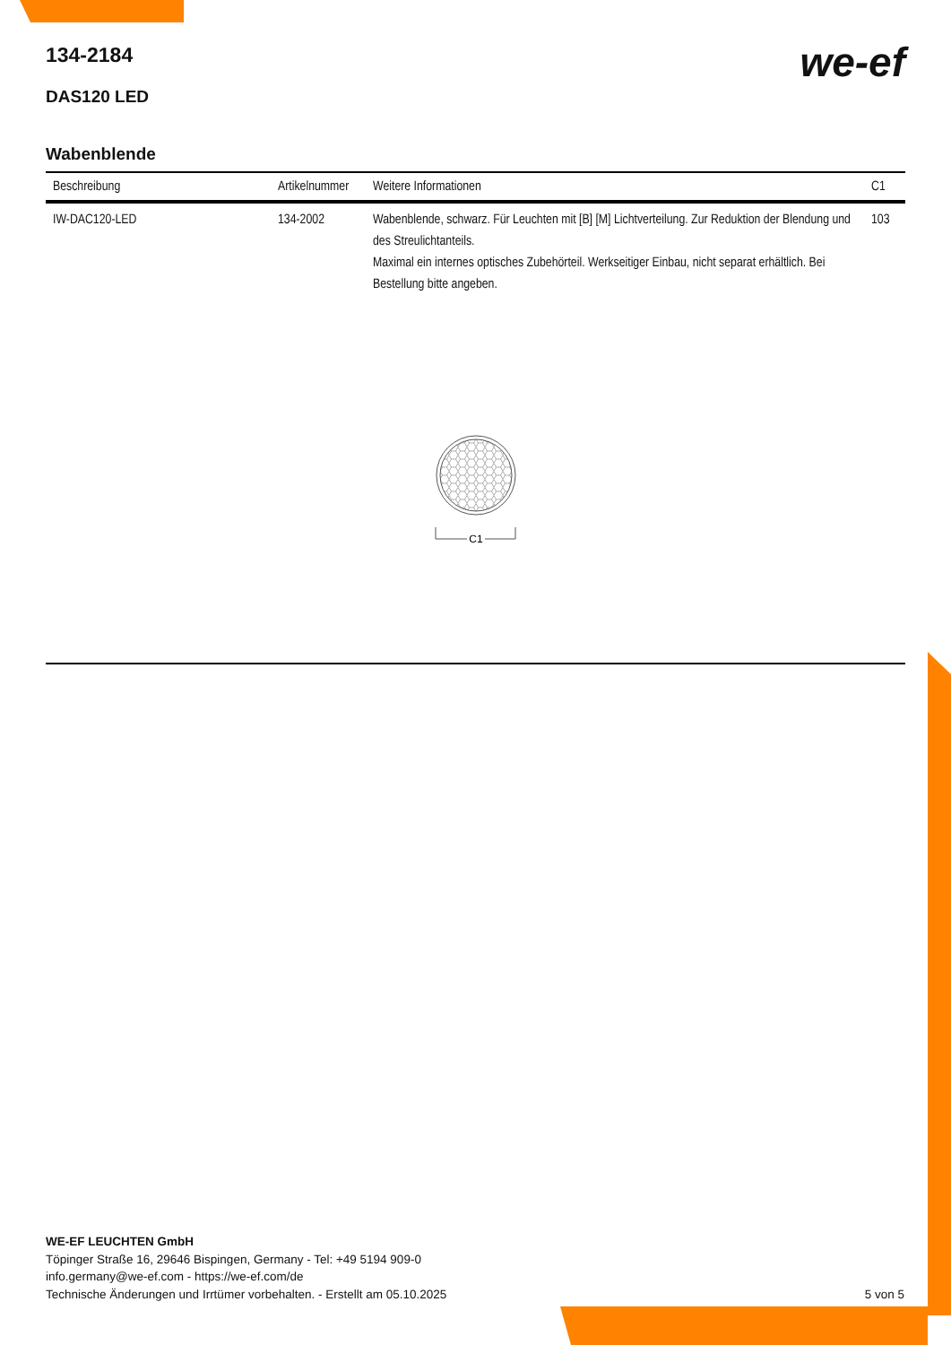134-2184
we-ef
DAS120 LED
Wabenblende
| Beschreibung | Artikelnummer | Weitere Informationen | C1 |
| --- | --- | --- | --- |
| IW-DAC120-LED | 134-2002 | Wabenblende, schwarz. Für Leuchten mit [B] [M] Lichtverteilung. Zur Reduktion der Blendung und des Streulichtanteils. Maximal ein internes optisches Zubehörteil. Werkseitiger Einbau, nicht separat erhältlich. Bei Bestellung bitte angeben. | 103 |
C1
WE-EF LEUCHTEN GmbH
Töpinger Straße 16, 29646 Bispingen, Germany - Tel: +49 5194 909-0
info.germany@we-ef.com - https://we-ef.com/de
Technische Änderungen und Irrtümer vorbehalten. - Erstellt am 05.10.2025 5 von 5